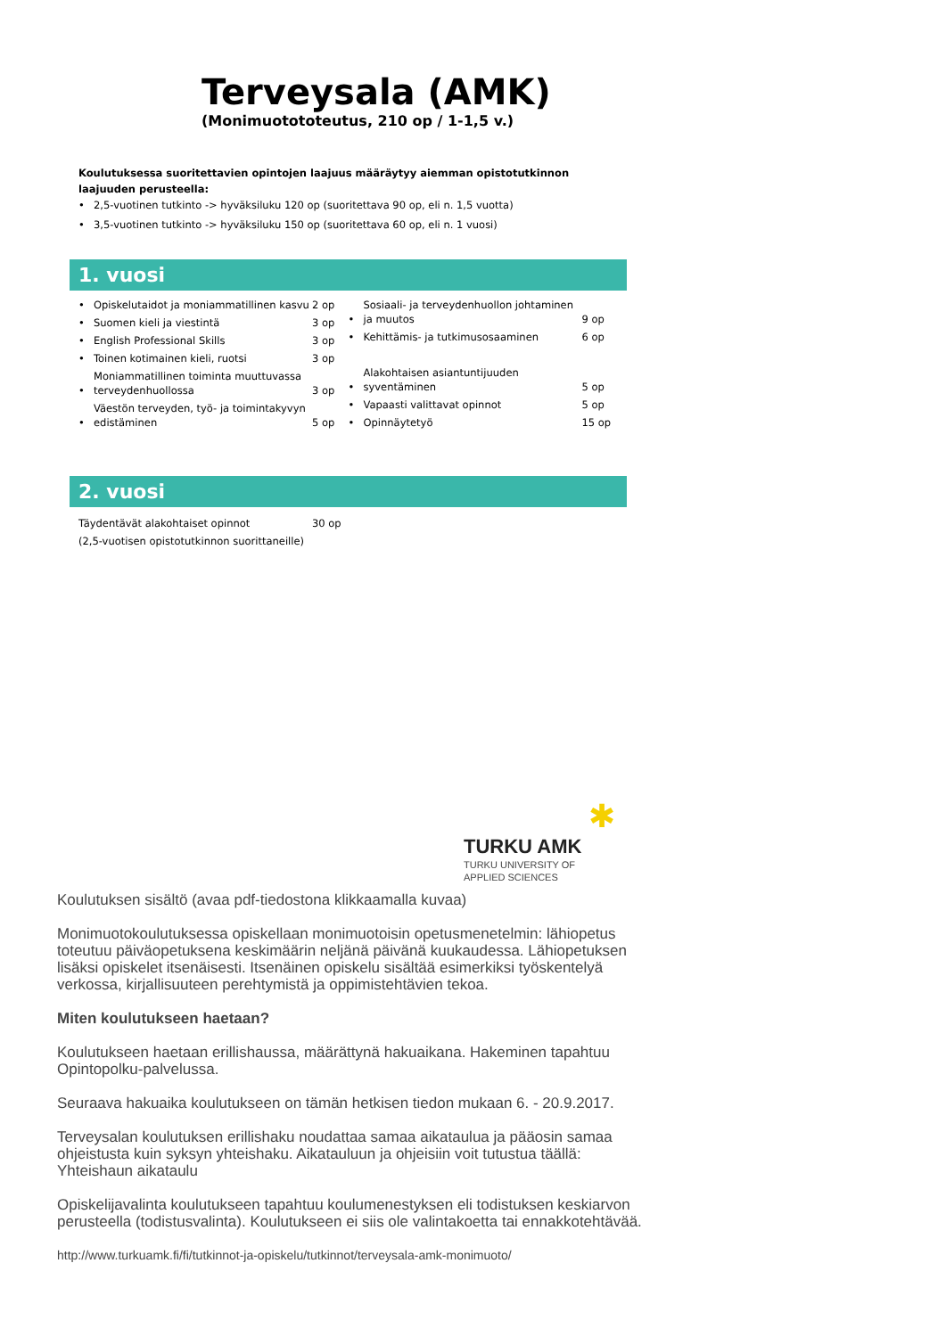Terveysala (AMK)
(Monimuotototeutus, 210 op / 1-1,5 v.)
Koulutuksessa suoritettavien opintojen laajuus määräytyy aiemman opistotutkinnon laajuuden perusteella:
2,5-vuotinen tutkinto -> hyväksiluku 120 op (suoritettava 90 op, eli n. 1,5 vuotta)
3,5-vuotinen tutkinto -> hyväksiluku 150 op (suoritettava 60 op, eli n. 1 vuosi)
1. vuosi
Opiskelutaidot ja moniammatillinen kasvu 2 op
Suomen kieli ja viestintä 3 op
English Professional Skills 3 op
Toinen kotimainen kieli, ruotsi 3 op
Moniammatillinen toiminta muuttuvassa terveydenhuollossa 3 op
Väestön terveyden, työ- ja toimintakyvyn edistäminen 5 op
Sosiaali- ja terveydenhuollon johtaminen ja muutos 9 op
Kehittämis- ja tutkimusosaaminen 6 op
Alakohtaisen asiantuntijuuden syventäminen 5 op
Vapaasti valittavat opinnot 5 op
Opinnäytetyö 15 op
2. vuosi
Täydentävät alakohtaiset opinnot 30 op
(2,5-vuotisen opistotutkinnon suorittaneille)
✱
TURKU AMK
TURKU UNIVERSITY OF
APPLIED SCIENCES
Koulutuksen sisältö (avaa pdf-tiedostona klikkaamalla kuvaa)
Monimuotokoulutuksessa opiskellaan monimuotoisin opetusmenetelmin: lähiopetus toteutuu päiväopetuksena keskimäärin neljänä päivänä kuukaudessa. Lähiopetuksen lisäksi opiskelet itsenäisesti. Itsenäinen opiskelu sisältää esimerkiksi työskentelyä verkossa, kirjallisuuteen perehtymistä ja oppimistehtävien tekoa.
Miten koulutukseen haetaan?
Koulutukseen haetaan erillishaussa, määrättynä hakuaikana. Hakeminen tapahtuu Opintopolku-palvelussa.
Seuraava hakuaika koulutukseen on tämän hetkisen tiedon mukaan 6. - 20.9.2017.
Terveysalan koulutuksen erillishaku noudattaa samaa aikataulua ja pääosin samaa ohjeistusta kuin syksyn yhteishaku. Aikatauluun ja ohjeisiin voit tutustua täällä: Yhteishaun aikataulu
Opiskelijavalinta koulutukseen tapahtuu koulumenestyksen eli todistuksen keskiarvon perusteella (todistusvalinta). Koulutukseen ei siis ole valintakoetta tai ennakkotehtävää.
http://www.turkuamk.fi/fi/tutkinnot-ja-opiskelu/tutkinnot/terveysala-amk-monimuoto/